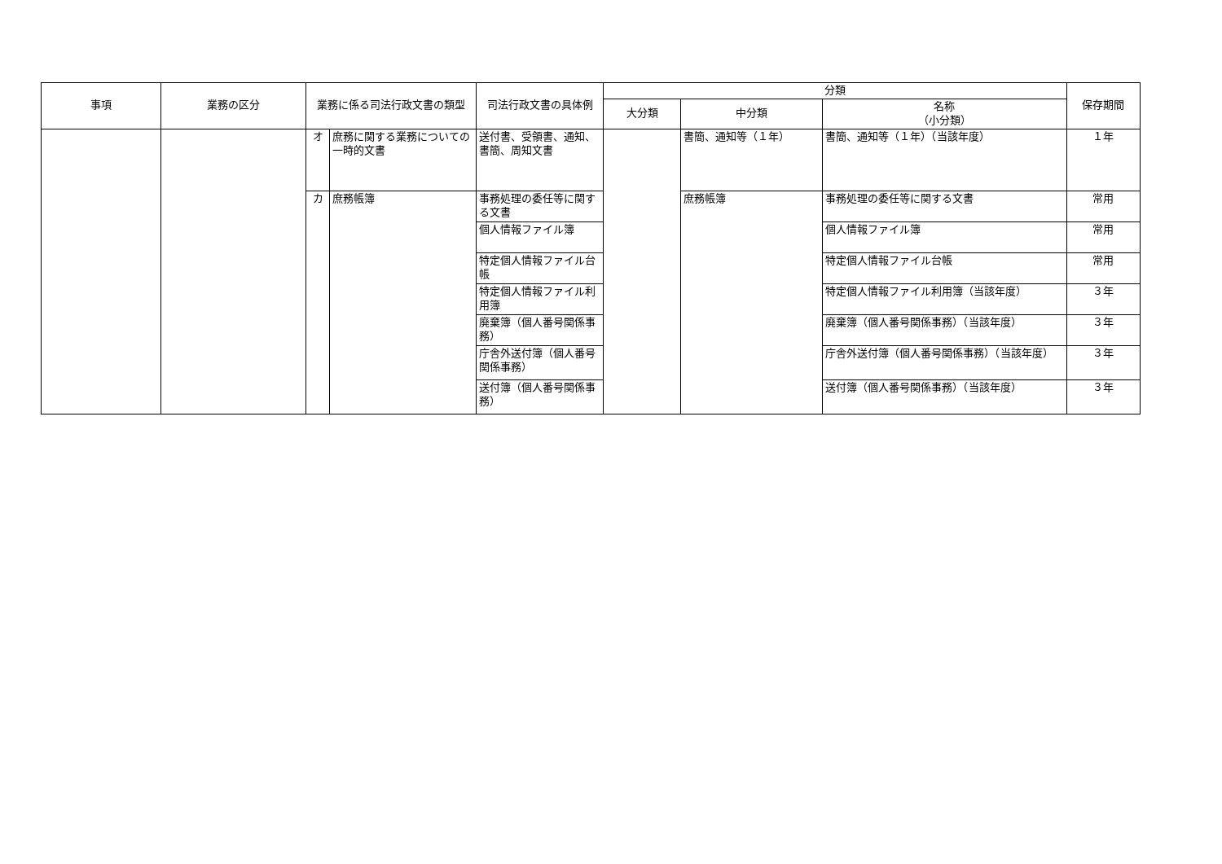| 事項 | 業務の区分 | 業務に係る司法行政文書の類型 | | 司法行政文書の具体例 | 分類 | | | 保存期間 |
| --- | --- | --- | --- | --- | --- | --- | --- | --- |
| | | | | | 大分類 | 中分類 | 名称 （小分類） | |
| | | オ | 庶務に関する業務についての一時的文書 | 送付書、受領書、通知、書簡、周知文書 | | 書簡、通知等（１年） | 書簡、通知等（１年）（当該年度） | １年 |
| | | カ | 庶務帳簿 | 事務処理の委任等に関する文書 | | 庶務帳簿 | 事務処理の委任等に関する文書 | 常用 |
| | | | | 個人情報ファイル簿 | | | 個人情報ファイル簿 | 常用 |
| | | | | 特定個人情報ファイル台帳 | | | 特定個人情報ファイル台帳 | 常用 |
| | | | | 特定個人情報ファイル利用簿 | | | 特定個人情報ファイル利用簿（当該年度） | ３年 |
| | | | | 廃棄簿（個人番号関係事務） | | | 廃棄簿（個人番号関係事務）（当該年度） | ３年 |
| | | | | 庁舎外送付簿（個人番号関係事務） | | | 庁舎外送付簿（個人番号関係事務）（当該年度） | ３年 |
| | | | | 送付簿（個人番号関係事務） | | | 送付簿（個人番号関係事務）（当該年度） | ３年 |